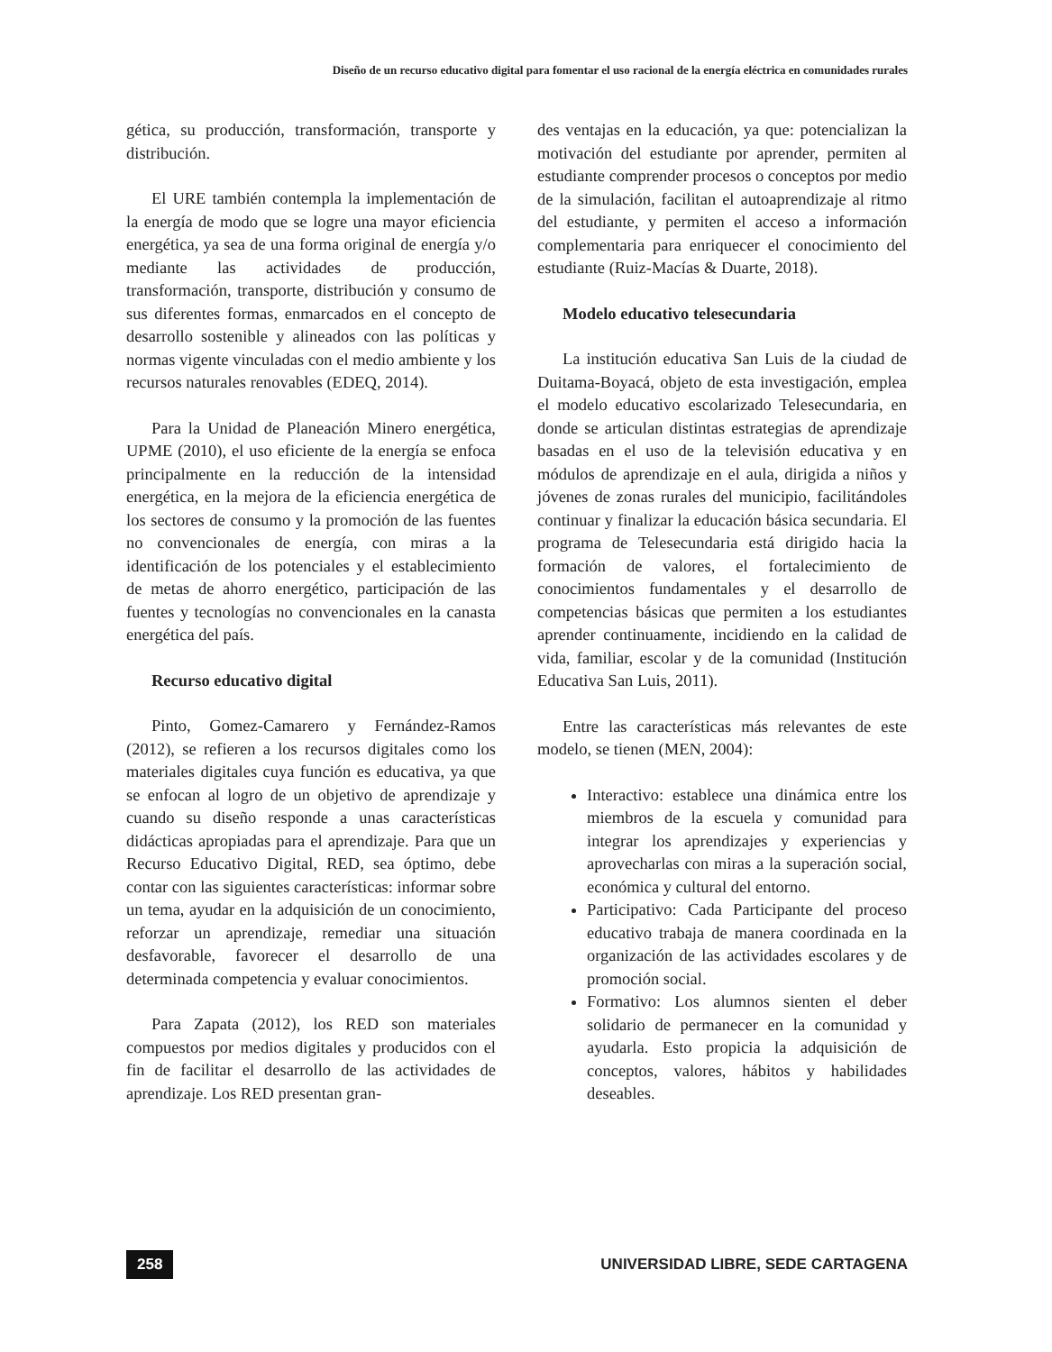Diseño de un recurso educativo digital para fomentar el uso racional de la energía eléctrica en comunidades rurales
gética, su producción, transformación, transporte y distribución.
El URE también contempla la implementación de la energía de modo que se logre una mayor eficiencia energética, ya sea de una forma original de energía y/o mediante las actividades de producción, transformación, transporte, distribución y consumo de sus diferentes formas, enmarcados en el concepto de desarrollo sostenible y alineados con las políticas y normas vigente vinculadas con el medio ambiente y los recursos naturales renovables (EDEQ, 2014).
Para la Unidad de Planeación Minero energética, UPME (2010), el uso eficiente de la energía se enfoca principalmente en la reducción de la intensidad energética, en la mejora de la eficiencia energética de los sectores de consumo y la promoción de las fuentes no convencionales de energía, con miras a la identificación de los potenciales y el establecimiento de metas de ahorro energético, participación de las fuentes y tecnologías no convencionales en la canasta energética del país.
Recurso educativo digital
Pinto, Gomez-Camarero y Fernández-Ramos (2012), se refieren a los recursos digitales como los materiales digitales cuya función es educativa, ya que se enfocan al logro de un objetivo de aprendizaje y cuando su diseño responde a unas características didácticas apropiadas para el aprendizaje. Para que un Recurso Educativo Digital, RED, sea óptimo, debe contar con las siguientes características: informar sobre un tema, ayudar en la adquisición de un conocimiento, reforzar un aprendizaje, remediar una situación desfavorable, favorecer el desarrollo de una determinada competencia y evaluar conocimientos.
Para Zapata (2012), los RED son materiales compuestos por medios digitales y producidos con el fin de facilitar el desarrollo de las actividades de aprendizaje. Los RED presentan gran-
des ventajas en la educación, ya que: potencializan la motivación del estudiante por aprender, permiten al estudiante comprender procesos o conceptos por medio de la simulación, facilitan el autoaprendizaje al ritmo del estudiante, y permiten el acceso a información complementaria para enriquecer el conocimiento del estudiante (Ruiz-Macías & Duarte, 2018).
Modelo educativo telesecundaria
La institución educativa San Luis de la ciudad de Duitama-Boyacá, objeto de esta investigación, emplea el modelo educativo escolarizado Telesecundaria, en donde se articulan distintas estrategias de aprendizaje basadas en el uso de la televisión educativa y en módulos de aprendizaje en el aula, dirigida a niños y jóvenes de zonas rurales del municipio, facilitándoles continuar y finalizar la educación básica secundaria. El programa de Telesecundaria está dirigido hacia la formación de valores, el fortalecimiento de conocimientos fundamentales y el desarrollo de competencias básicas que permiten a los estudiantes aprender continuamente, incidiendo en la calidad de vida, familiar, escolar y de la comunidad (Institución Educativa San Luis, 2011).
Entre las características más relevantes de este modelo, se tienen (MEN, 2004):
Interactivo: establece una dinámica entre los miembros de la escuela y comunidad para integrar los aprendizajes y experiencias y aprovecharlas con miras a la superación social, económica y cultural del entorno.
Participativo: Cada Participante del proceso educativo trabaja de manera coordinada en la organización de las actividades escolares y de promoción social.
Formativo: Los alumnos sienten el deber solidario de permanecer en la comunidad y ayudarla. Esto propicia la adquisición de conceptos, valores, hábitos y habilidades deseables.
258 UNIVERSIDAD LIBRE, SEDE CARTAGENA